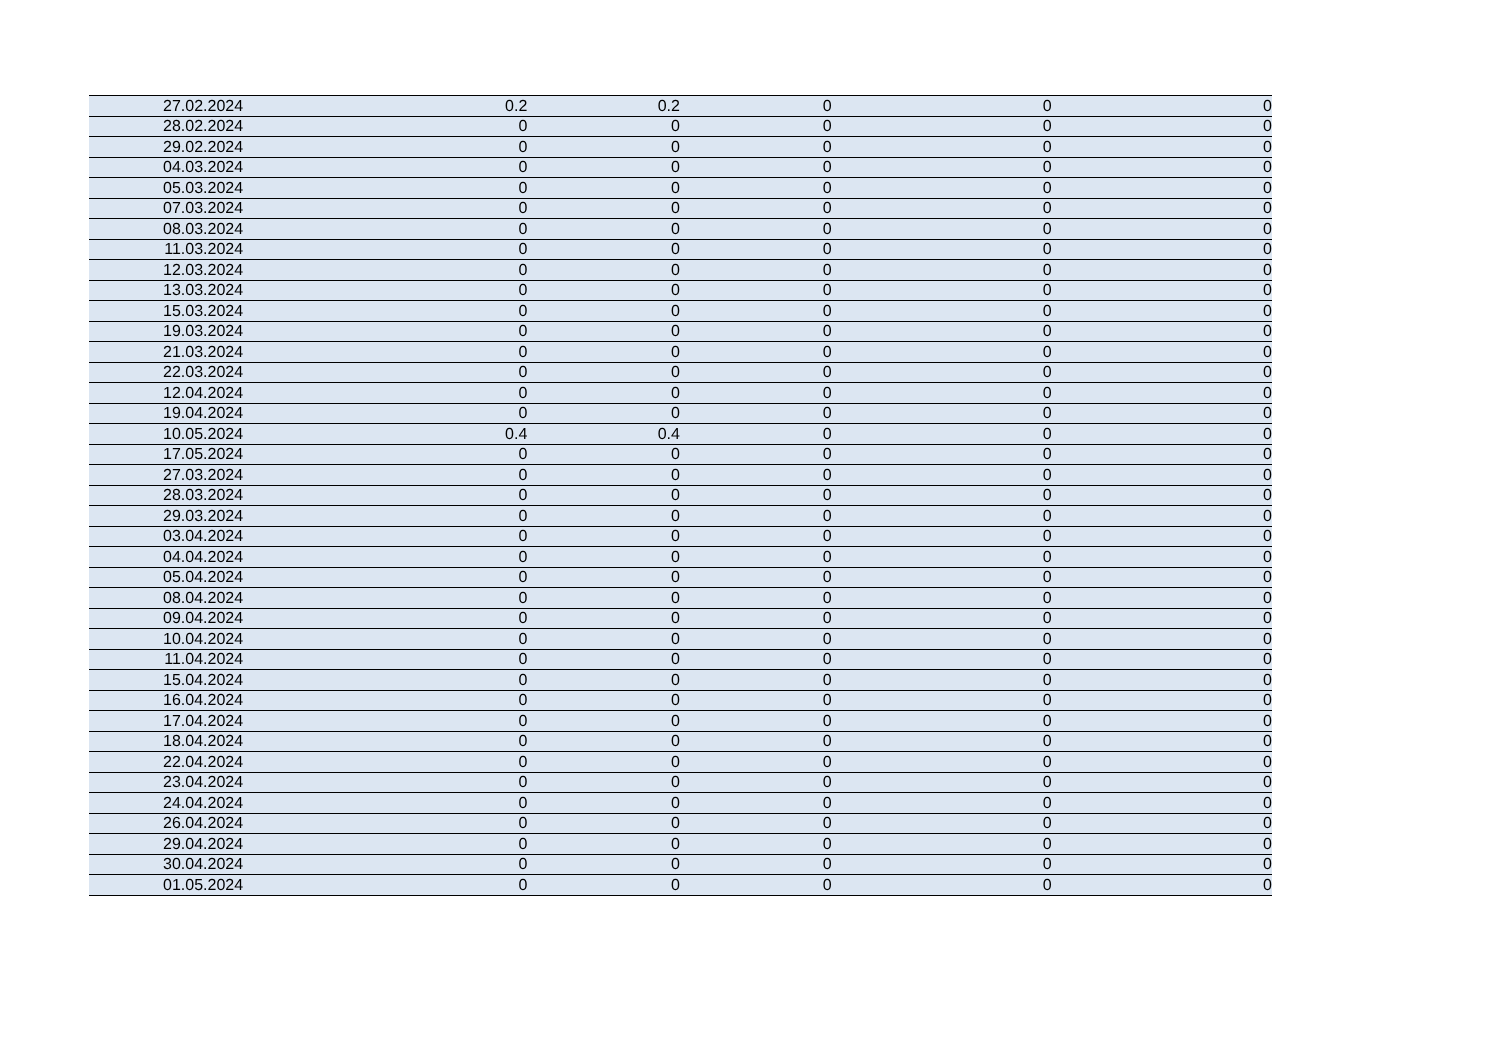| 27.02.2024 | 0.2 | 0.2 | 0 | 0 | 0 |
| 28.02.2024 | 0 | 0 | 0 | 0 | 0 |
| 29.02.2024 | 0 | 0 | 0 | 0 | 0 |
| 04.03.2024 | 0 | 0 | 0 | 0 | 0 |
| 05.03.2024 | 0 | 0 | 0 | 0 | 0 |
| 07.03.2024 | 0 | 0 | 0 | 0 | 0 |
| 08.03.2024 | 0 | 0 | 0 | 0 | 0 |
| 11.03.2024 | 0 | 0 | 0 | 0 | 0 |
| 12.03.2024 | 0 | 0 | 0 | 0 | 0 |
| 13.03.2024 | 0 | 0 | 0 | 0 | 0 |
| 15.03.2024 | 0 | 0 | 0 | 0 | 0 |
| 19.03.2024 | 0 | 0 | 0 | 0 | 0 |
| 21.03.2024 | 0 | 0 | 0 | 0 | 0 |
| 22.03.2024 | 0 | 0 | 0 | 0 | 0 |
| 12.04.2024 | 0 | 0 | 0 | 0 | 0 |
| 19.04.2024 | 0 | 0 | 0 | 0 | 0 |
| 10.05.2024 | 0.4 | 0.4 | 0 | 0 | 0 |
| 17.05.2024 | 0 | 0 | 0 | 0 | 0 |
| 27.03.2024 | 0 | 0 | 0 | 0 | 0 |
| 28.03.2024 | 0 | 0 | 0 | 0 | 0 |
| 29.03.2024 | 0 | 0 | 0 | 0 | 0 |
| 03.04.2024 | 0 | 0 | 0 | 0 | 0 |
| 04.04.2024 | 0 | 0 | 0 | 0 | 0 |
| 05.04.2024 | 0 | 0 | 0 | 0 | 0 |
| 08.04.2024 | 0 | 0 | 0 | 0 | 0 |
| 09.04.2024 | 0 | 0 | 0 | 0 | 0 |
| 10.04.2024 | 0 | 0 | 0 | 0 | 0 |
| 11.04.2024 | 0 | 0 | 0 | 0 | 0 |
| 15.04.2024 | 0 | 0 | 0 | 0 | 0 |
| 16.04.2024 | 0 | 0 | 0 | 0 | 0 |
| 17.04.2024 | 0 | 0 | 0 | 0 | 0 |
| 18.04.2024 | 0 | 0 | 0 | 0 | 0 |
| 22.04.2024 | 0 | 0 | 0 | 0 | 0 |
| 23.04.2024 | 0 | 0 | 0 | 0 | 0 |
| 24.04.2024 | 0 | 0 | 0 | 0 | 0 |
| 26.04.2024 | 0 | 0 | 0 | 0 | 0 |
| 29.04.2024 | 0 | 0 | 0 | 0 | 0 |
| 30.04.2024 | 0 | 0 | 0 | 0 | 0 |
| 01.05.2024 | 0 | 0 | 0 | 0 | 0 |